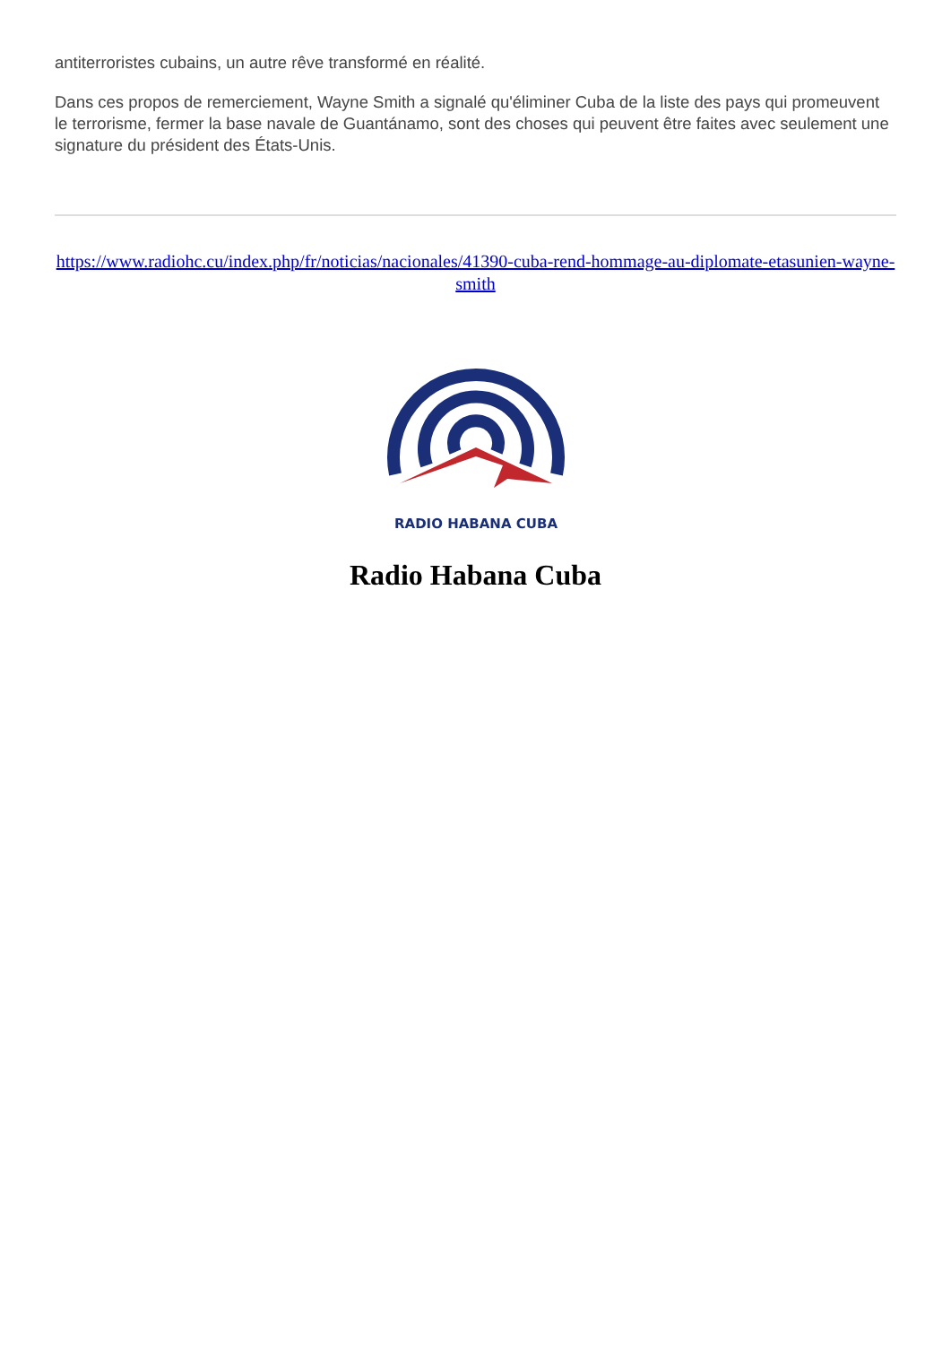antiterroristes cubains, un autre rêve transformé en réalité.
Dans ces propos de remerciement, Wayne Smith a signalé qu'éliminer Cuba de la liste des pays qui promeuvent le terrorisme, fermer la base navale de Guantánamo, sont des choses qui peuvent être faites avec seulement une signature du président des États-Unis.
https://www.radiohc.cu/index.php/fr/noticias/nacionales/41390-cuba-rend-hommage-au-diplomate-etasunien-wayne-smith
RADIO HABANA CUBA
Radio Habana Cuba